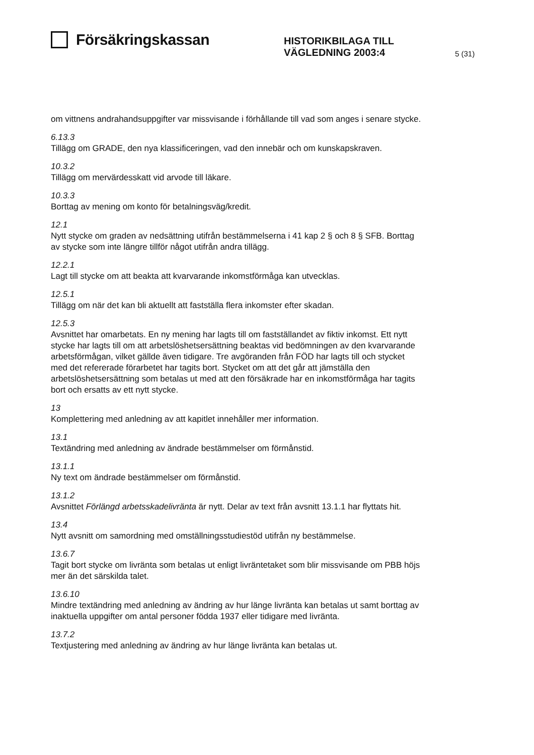Försäkringskassan
HISTORIKBILAGA TILL
VÄGLEDNING 2003:4
5 (31)
om vittnens andrahandsuppgifter var missvisande i förhållande till vad som anges i senare stycke.
6.13.3
Tillägg om GRADE, den nya klassificeringen, vad den innebär och om kunskapskraven.
10.3.2
Tillägg om mervärdesskatt vid arvode till läkare.
10.3.3
Borttag av mening om konto för betalningsväg/kredit.
12.1
Nytt stycke om graden av nedsättning utifrån bestämmelserna i 41 kap 2 § och 8 § SFB. Borttag av stycke som inte längre tillför något utifrån andra tillägg.
12.2.1
Lagt till stycke om att beakta att kvarvarande inkomstförmåga kan utvecklas.
12.5.1
Tillägg om när det kan bli aktuellt att fastställa flera inkomster efter skadan.
12.5.3
Avsnittet har omarbetats. En ny mening har lagts till om fastställandet av fiktiv inkomst. Ett nytt stycke har lagts till om att arbetslöshetsersättning beaktas vid bedömningen av den kvarvarande arbetsförmågan, vilket gällde även tidigare. Tre avgöranden från FÖD har lagts till och stycket med det refererade förarbetet har tagits bort. Stycket om att det går att jämställa den arbetslöshetsersättning som betalas ut med att den försäkrade har en inkomstförmåga har tagits bort och ersatts av ett nytt stycke.
13
Komplettering med anledning av att kapitlet innehåller mer information.
13.1
Textändring med anledning av ändrade bestämmelser om förmånstid.
13.1.1
Ny text om ändrade bestämmelser om förmånstid.
13.1.2
Avsnittet Förlängd arbetsskadelivränta är nytt. Delar av text från avsnitt 13.1.1 har flyttats hit.
13.4
Nytt avsnitt om samordning med omställningsstudiestöd utifrån ny bestämmelse.
13.6.7
Tagit bort stycke om livränta som betalas ut enligt livräntetaket som blir missvisande om PBB höjs mer än det särskilda talet.
13.6.10
Mindre textändring med anledning av ändring av hur länge livränta kan betalas ut samt borttag av inaktuella uppgifter om antal personer födda 1937 eller tidigare med livränta.
13.7.2
Textjustering med anledning av ändring av hur länge livränta kan betalas ut.